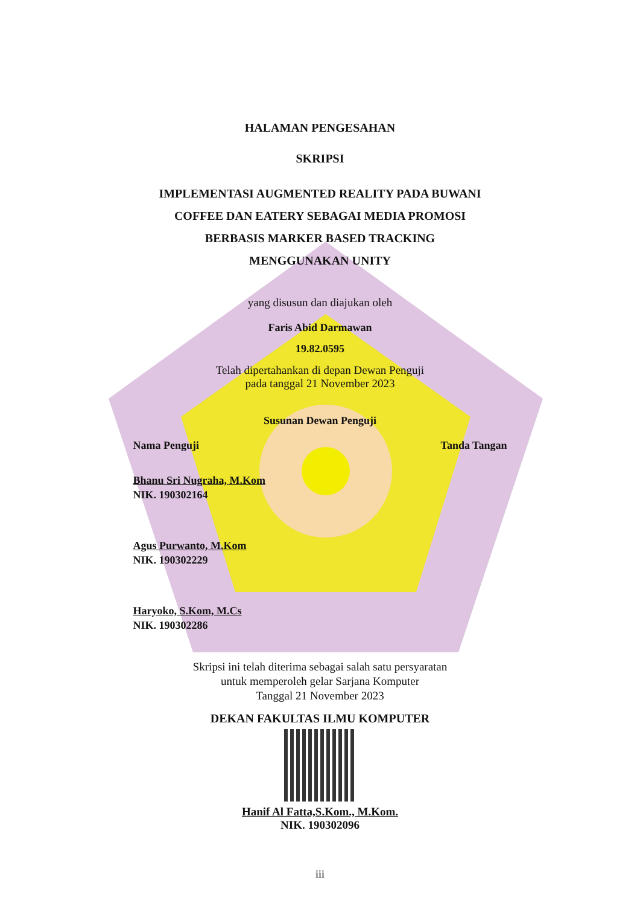HALAMAN PENGESAHAN
SKRIPSI
IMPLEMENTASI AUGMENTED REALITY PADA BUWANI
COFFEE DAN EATERY SEBAGAI MEDIA PROMOSI
BERBASIS MARKER BASED TRACKING
MENGGUNAKAN UNITY
yang disusun dan diajukan oleh
Faris Abid Darmawan
19.82.0595
Telah dipertahankan di depan Dewan Penguji
pada tanggal 21 November 2023
Susunan Dewan Penguji
Nama Penguji Tanda Tangan
Bhanu Sri Nugraha, M.Kom
NIK. 190302164
Agus Purwanto, M.Kom
NIK. 190302229
Haryoko, S.Kom, M.Cs
NIK. 190302286
Skripsi ini telah diterima sebagai salah satu persyaratan
untuk memperoleh gelar Sarjana Komputer
Tanggal 21 November 2023
DEKAN FAKULTAS ILMU KOMPUTER
Hanif Al Fatta,S.Kom., M.Kom.
NIK. 190302096
iii